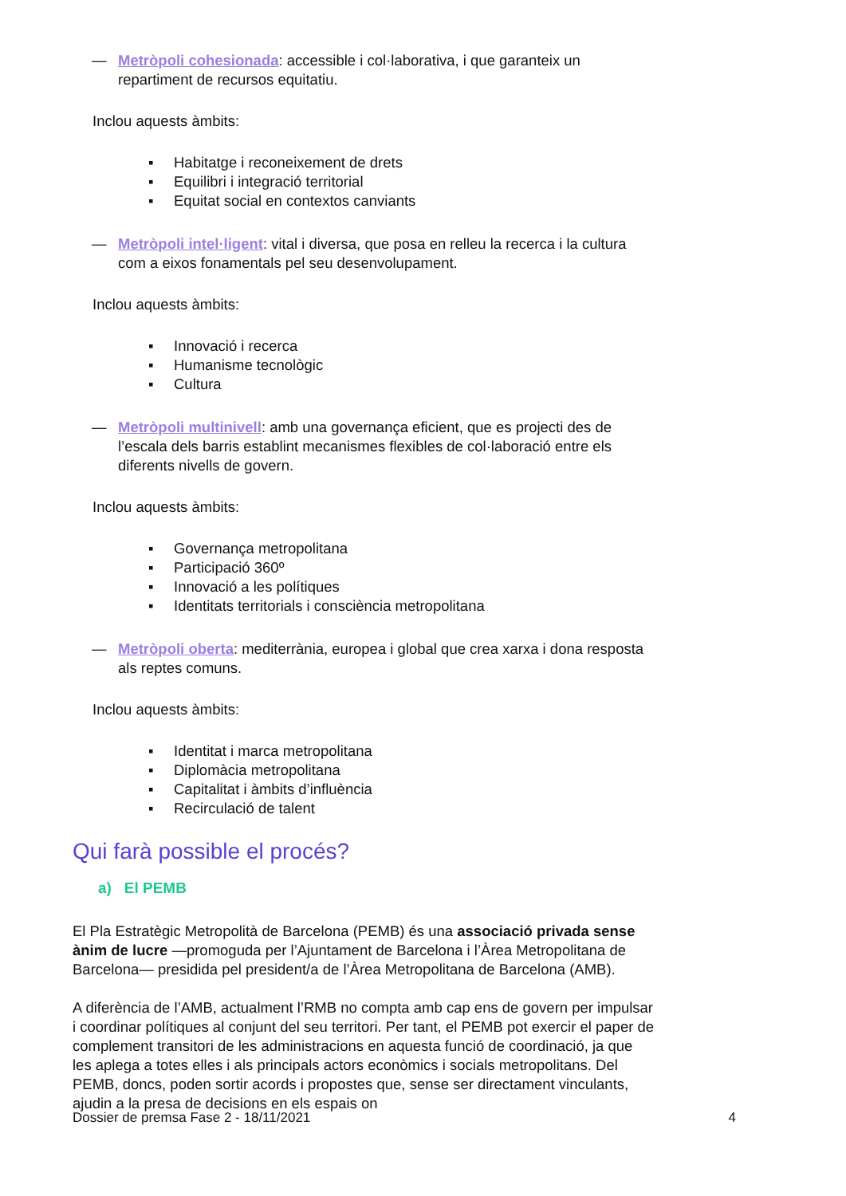— Metròpoli cohesionada: accessible i col·laborativa, i que garanteix un repartiment de recursos equitatiu.
Inclou aquests àmbits:
▪ Habitatge i reconeixement de drets
▪ Equilibri i integració territorial
▪ Equitat social en contextos canviants
— Metròpoli intel·ligent: vital i diversa, que posa en relleu la recerca i la cultura com a eixos fonamentals pel seu desenvolupament.
Inclou aquests àmbits:
▪ Innovació i recerca
▪ Humanisme tecnològic
▪ Cultura
— Metròpoli multinivell: amb una governança eficient, que es projecti des de l’escala dels barris establint mecanismes flexibles de col·laboració entre els diferents nivells de govern.
Inclou aquests àmbits:
▪ Governança metropolitana
▪ Participació 360º
▪ Innovació a les polítiques
▪ Identitats territorials i consciència metropolitana
— Metròpoli oberta: mediterrània, europea i global que crea xarxa i dona resposta als reptes comuns.
Inclou aquests àmbits:
▪ Identitat i marca metropolitana
▪ Diplomàcia metropolitana
▪ Capitalitat i àmbits d’influència
▪ Recirculació de talent
Qui farà possible el procés?
a) El PEMB
El Pla Estratègic Metropolità de Barcelona (PEMB) és una associació privada sense ànim de lucre —promoguda per l’Ajuntament de Barcelona i l’Àrea Metropolitana de Barcelona— presidida pel president/a de l’Àrea Metropolitana de Barcelona (AMB).
A diferència de l’AMB, actualment l’RMB no compta amb cap ens de govern per impulsar i coordinar polítiques al conjunt del seu territori. Per tant, el PEMB pot exercir el paper de complement transitori de les administracions en aquesta funció de coordinació, ja que les aplega a totes elles i als principals actors econòmics i socials metropolitans. Del PEMB, doncs, poden sortir acords i propostes que, sense ser directament vinculants, ajudin a la presa de decisions en els espais on
Dossier de premsa Fase 2 - 18/11/2021 4